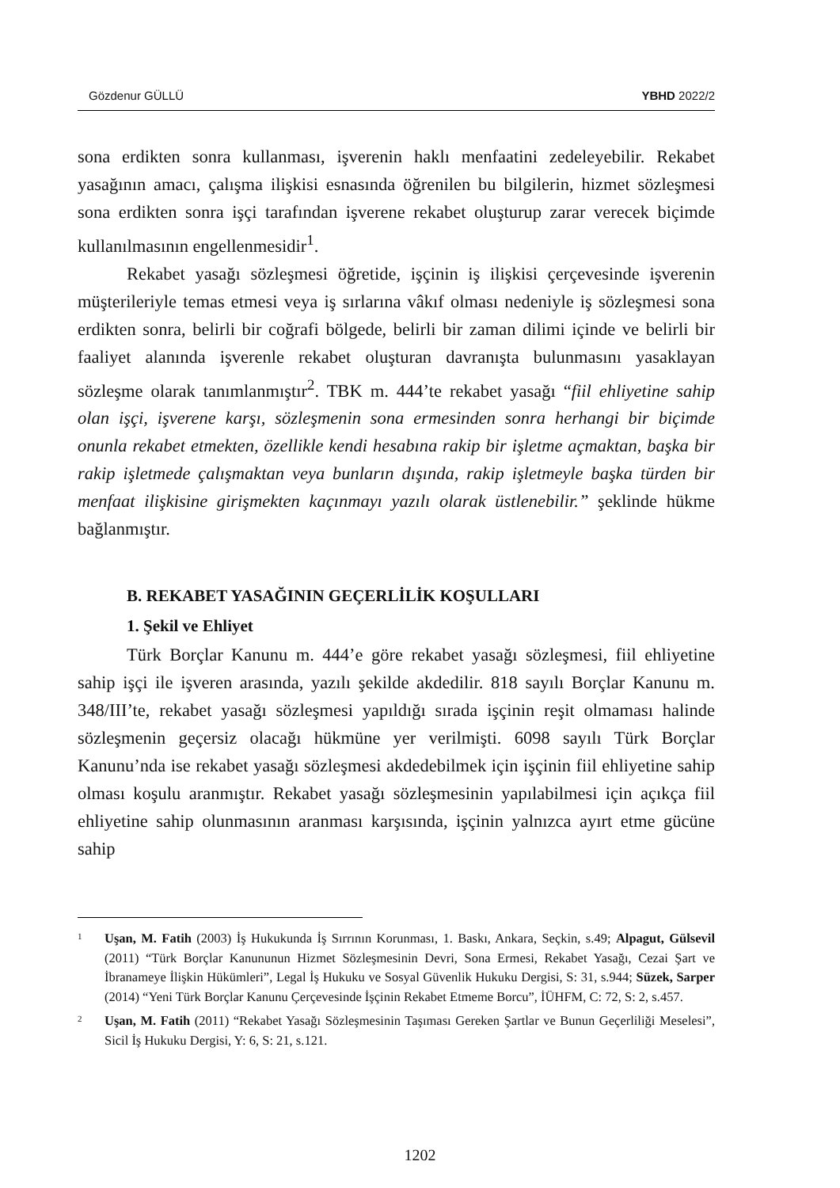Gözdenur GÜLLÜ YBHD 2022/2
sona erdikten sonra kullanması, işverenin haklı menfaatini zedeleyebilir. Rekabet yasağının amacı, çalışma ilişkisi esnasında öğrenilen bu bilgilerin, hizmet sözleşmesi sona erdikten sonra işçi tarafından işverene rekabet oluşturup zarar verecek biçimde kullanılmasının engellenmesidir<sup>1</sup>.
Rekabet yasağı sözleşmesi öğretide, işçinin iş ilişkisi çerçevesinde işverenin müşterileriyle temas etmesi veya iş sırlarına vâkıf olması nedeniyle iş sözleşmesi sona erdikten sonra, belirli bir coğrafi bölgede, belirli bir zaman dilimi içinde ve belirli bir faaliyet alanında işverenle rekabet oluşturan davranışta bulunmasını yasaklayan sözleşme olarak tanımlanmıştır<sup>2</sup>. TBK m. 444’te rekabet yasağı “fiil ehliyetine sahip olan işçi, işverene karşı, sözleşmenin sona ermesinden sonra herhangi bir biçimde onunla rekabet etmekten, özellikle kendi hesabına rakip bir işletme açmaktan, başka bir rakip işletmede çalışmaktan veya bunların dışında, rakip işletmeyle başka türden bir menfaat ilişkisine girişmekten kaçınmayı yazılı olarak üstlenebilir.” şeklinde hükme bağlanmıştır.
B. REKABET YASAĞININ GEÇERLİLİK KOŞULLARI
1. Şekil ve Ehliyet
Türk Borçlar Kanunu m. 444’e göre rekabet yasağı sözleşmesi, fiil ehliyetine sahip işçi ile işveren arasında, yazılı şekilde akdedilir. 818 sayılı Borçlar Kanunu m. 348/III’te, rekabet yasağı sözleşmesi yapıldığı sırada işçinin reşit olmaması halinde sözleşmenin geçersiz olacağı hükmüne yer verilmişti. 6098 sayılı Türk Borçlar Kanunu’nda ise rekabet yasağı sözleşmesi akdedebilmek için işçinin fiil ehliyetine sahip olması koşulu aranmıştır. Rekabet yasağı sözleşmesinin yapılabilmesi için açıkça fiil ehliyetine sahip olunmasının aranması karşısında, işçinin yalnızca ayırt etme gücüne sahip
1 Uşan, M. Fatih (2003) İş Hukukunda İş Sırrının Korunması, 1. Baskı, Ankara, Seçkin, s.49; Alpagut, Gülsevil (2011) “Türk Borçlar Kanununun Hizmet Sözleşmesinin Devri, Sona Ermesi, Rekabet Yasağı, Cezai Şart ve İbranameye İlişkin Hükümleri”, Legal İş Hukuku ve Sosyal Güvenlik Hukuku Dergisi, S: 31, s.944; Süzek, Sarper (2014) “Yeni Türk Borçlar Kanunu Çerçevesinde İşçinin Rekabet Etmeme Borcu”, İÜHFM, C: 72, S: 2, s.457.
2 Uşan, M. Fatih (2011) “Rekabet Yasağı Sözleşmesinin Taşıması Gereken Şartlar ve Bunun Geçerliliği Meselesi”, Sicil İş Hukuku Dergisi, Y: 6, S: 21, s.121.
1202